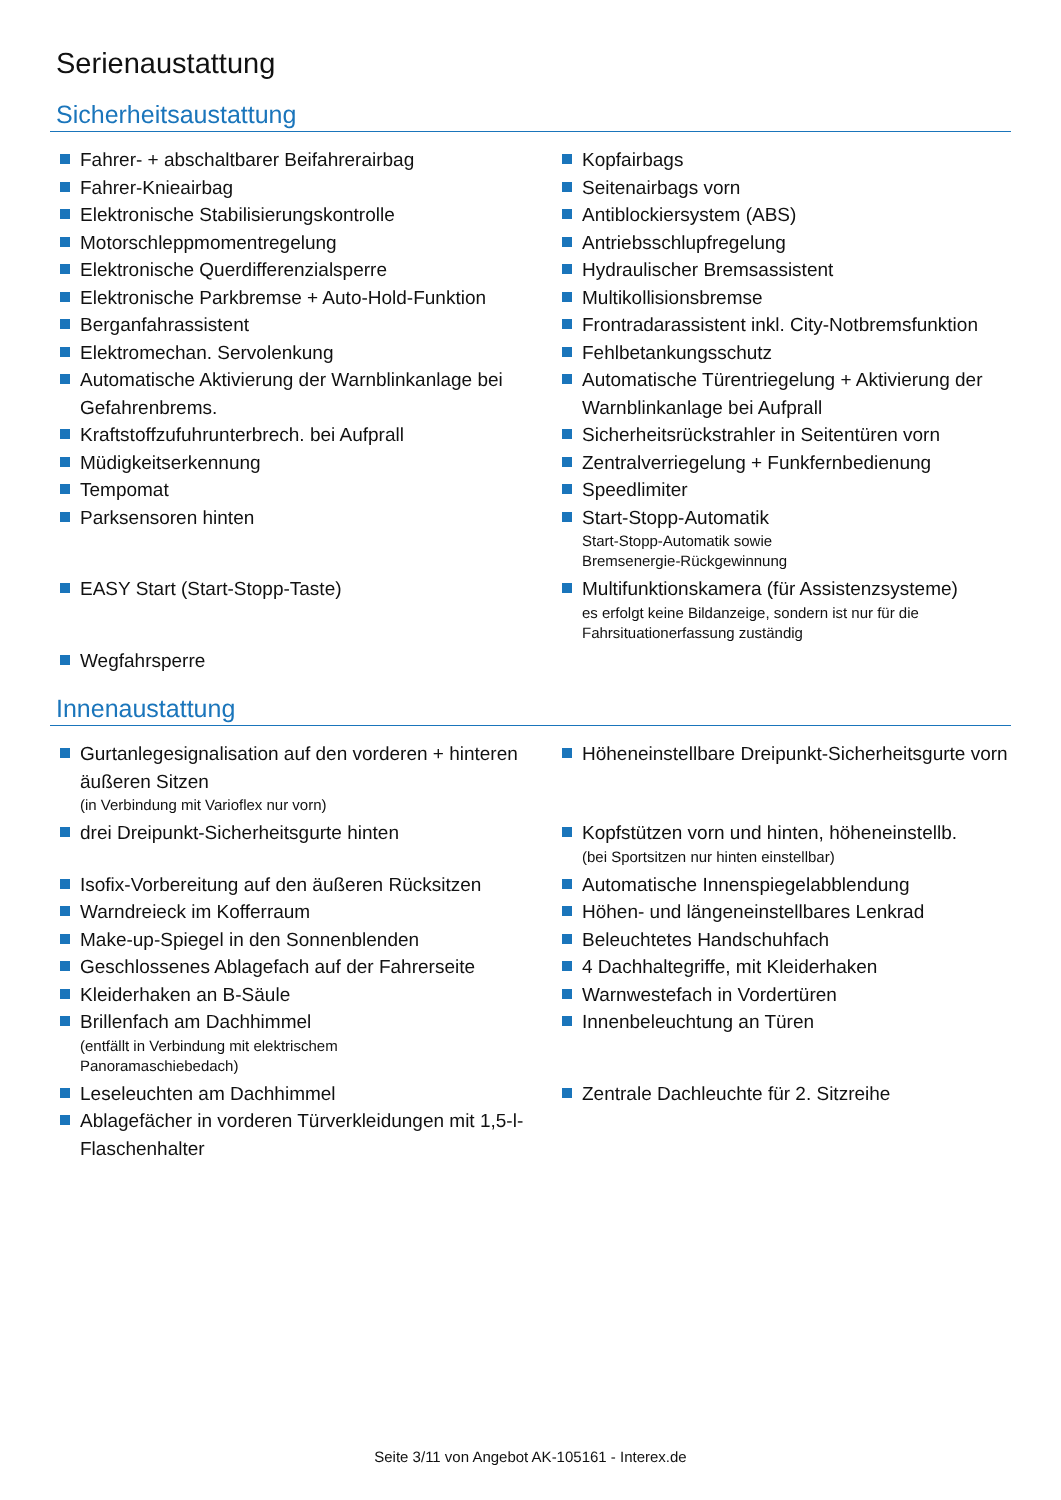Serienaustattung
Sicherheitsaustattung
Fahrer- + abschaltbarer Beifahrerairbag
Kopfairbags
Fahrer-Knieairbag
Seitenairbags vorn
Elektronische Stabilisierungskontrolle
Antiblockiersystem (ABS)
Motorschleppmomentregelung
Antriebsschlupfregelung
Elektronische Querdifferenzialsperre
Hydraulischer Bremsassistent
Elektronische Parkbremse + Auto-Hold-Funktion
Multikollisionsbremse
Berganfahrassistent
Frontradarassistent inkl. City-Notbremsfunktion
Elektromechan. Servolenkung
Fehlbetankungsschutz
Automatische Aktivierung der Warnblinkanlage bei Gefahrenbrems.
Automatische Türentriegelung + Aktivierung der Warnblinkanlage bei Aufprall
Kraftstoffzufuhrunterbrech. bei Aufprall
Sicherheitsrückstrahler in Seitentüren vorn
Müdigkeitserkennung
Zentralverriegelung + Funkfernbedienung
Tempomat
Speedlimiter
Parksensoren hinten
Start-Stopp-Automatik
Start-Stopp-Automatik sowie
Bremsenergie-Rückgewinnung
EASY Start (Start-Stopp-Taste)
Multifunktionskamera (für Assistenzsysteme)
es erfolgt keine Bildanzeige, sondern ist nur für die
Fahrsituationerfassung zuständig
Wegfahrsperre
Innenaustattung
Gurtanlegesignalisation auf den vorderen + hinteren äußeren Sitzen
(in Verbindung mit Varioflex nur vorn)
Höheneinstellbare Dreipunkt-Sicherheitsgurte vorn
drei Dreipunkt-Sicherheitsgurte hinten
Kopfstützen vorn und hinten, höheneinstellb.
(bei Sportsitzen nur hinten einstellbar)
Isofix-Vorbereitung auf den äußeren Rücksitzen
Automatische Innenspiegelabblendung
Warndreieck im Kofferraum
Höhen- und längeneinstellbares Lenkrad
Make-up-Spiegel in den Sonnenblenden
Beleuchtetes Handschuhfach
Geschlossenes Ablagefach auf der Fahrerseite
4 Dachhaltegriffe, mit Kleiderhaken
Kleiderhaken an B-Säule
Warnwestefach in Vordertüren
Brillenfach am Dachhimmel
(entfällt in Verbindung mit elektrischem
Panoramaschiebedach)
Innenbeleuchtung an Türen
Leseleuchten am Dachhimmel
Zentrale Dachleuchte für 2. Sitzreihe
Ablagefächer in vorderen Türverkleidungen mit 1,5-l-Flaschenhalter
Seite 3/11 von Angebot AK-105161 - Interex.de